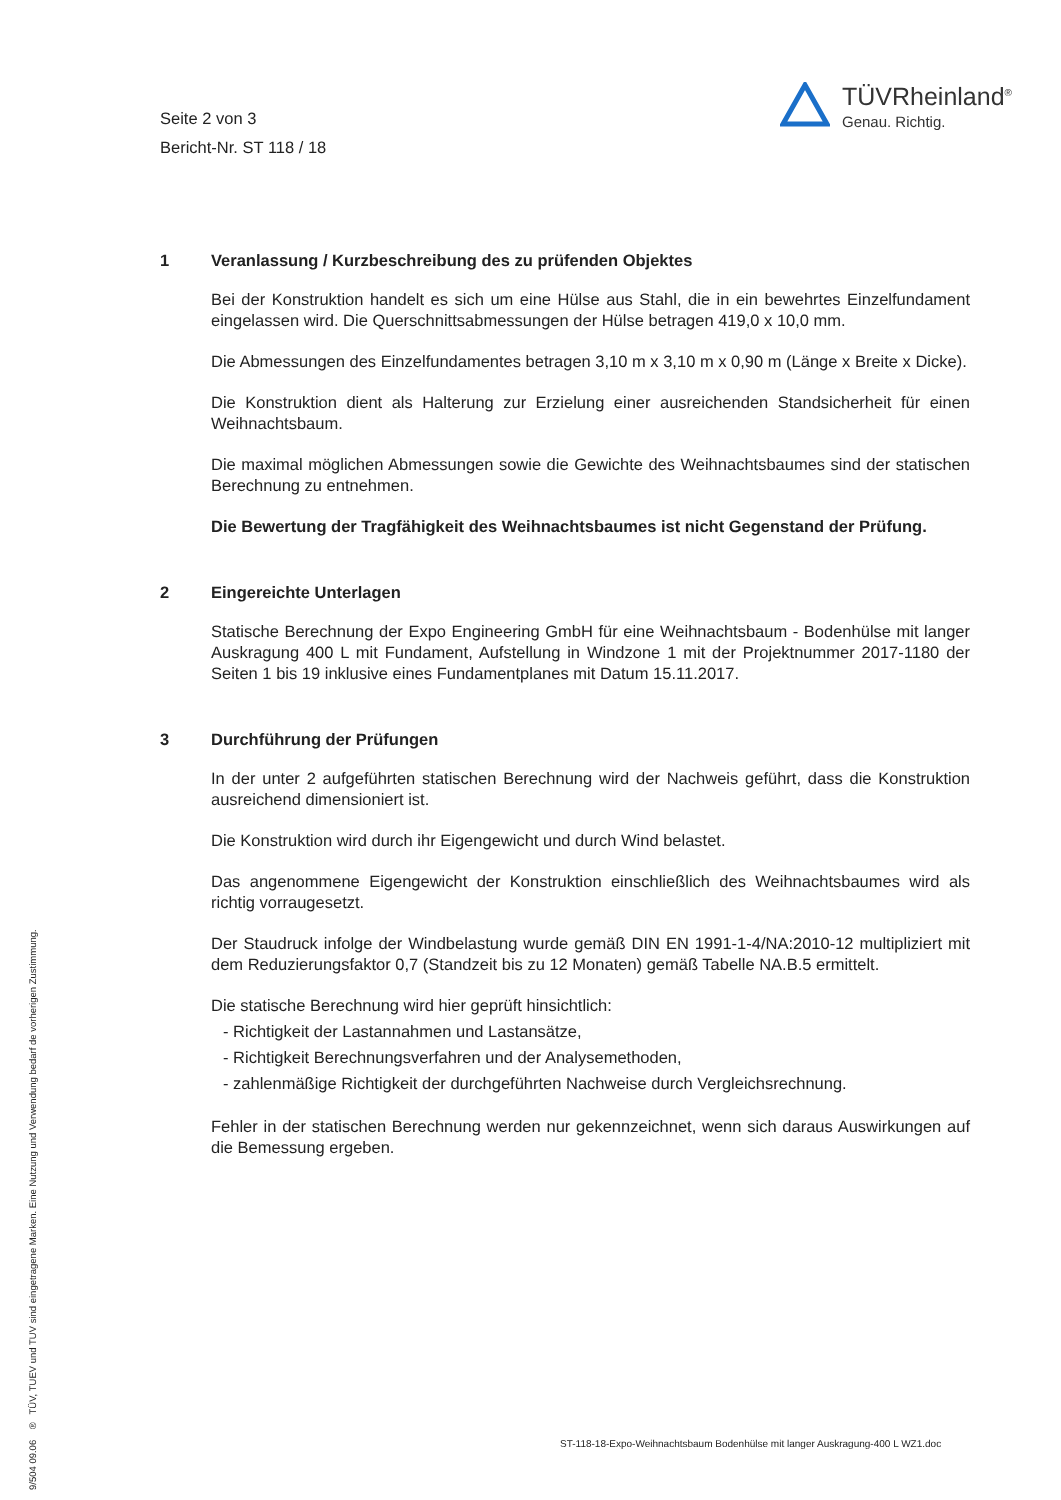Seite 2 von 3
Bericht-Nr. ST 118 / 18
TÜVRheinland<sup>®</sup>
Genau. Richtig.
1 Veranlassung / Kurzbeschreibung des zu prüfenden Objektes
Bei der Konstruktion handelt es sich um eine Hülse aus Stahl, die in ein bewehrtes Einzelfundament eingelassen wird. Die Querschnittsabmessungen der Hülse betragen 419,0 x 10,0 mm.
Die Abmessungen des Einzelfundamentes betragen 3,10 m x 3,10 m x 0,90 m (Länge x Breite x Dicke).
Die Konstruktion dient als Halterung zur Erzielung einer ausreichenden Standsicherheit für einen Weihnachtsbaum.
Die maximal möglichen Abmessungen sowie die Gewichte des Weihnachtsbaumes sind der statischen Berechnung zu entnehmen.
Die Bewertung der Tragfähigkeit des Weihnachtsbaumes ist nicht Gegenstand der Prüfung.
2 Eingereichte Unterlagen
Statische Berechnung der Expo Engineering GmbH für eine Weihnachtsbaum - Bodenhülse mit langer Auskragung 400 L mit Fundament, Aufstellung in Windzone 1 mit der Projektnummer 2017-1180 der Seiten 1 bis 19 inklusive eines Fundamentplanes mit Datum 15.11.2017.
3 Durchführung der Prüfungen
In der unter 2 aufgeführten statischen Berechnung wird der Nachweis geführt, dass die Konstruktion ausreichend dimensioniert ist.
Die Konstruktion wird durch ihr Eigengewicht und durch Wind belastet.
Das angenommene Eigengewicht der Konstruktion einschließlich des Weihnachtsbaumes wird als richtig vorraugesetzt.
Der Staudruck infolge der Windbelastung wurde gemäß DIN EN 1991-1-4/NA:2010-12 multipliziert mit dem Reduzierungsfaktor 0,7 (Standzeit bis zu 12 Monaten) gemäß Tabelle NA.B.5 ermittelt.
Die statische Berechnung wird hier geprüft hinsichtlich:
- Richtigkeit der Lastannahmen und Lastansätze,
- Richtigkeit Berechnungsverfahren und der Analysemethoden,
- zahlenmäßige Richtigkeit der durchgeführten Nachweise durch Vergleichsrechnung.
Fehler in der statischen Berechnung werden nur gekennzeichnet, wenn sich daraus Auswirkungen auf die Bemessung ergeben.
9/504 09.06 ® TÜV, TUEV und TUV sind eingetragene Marken. Eine Nutzung und Verwendung bedarf de vorherigen Zustimmung.
ST-118-18-Expo-Weihnachtsbaum Bodenhülse mit langer Auskragung-400 L WZ1.doc